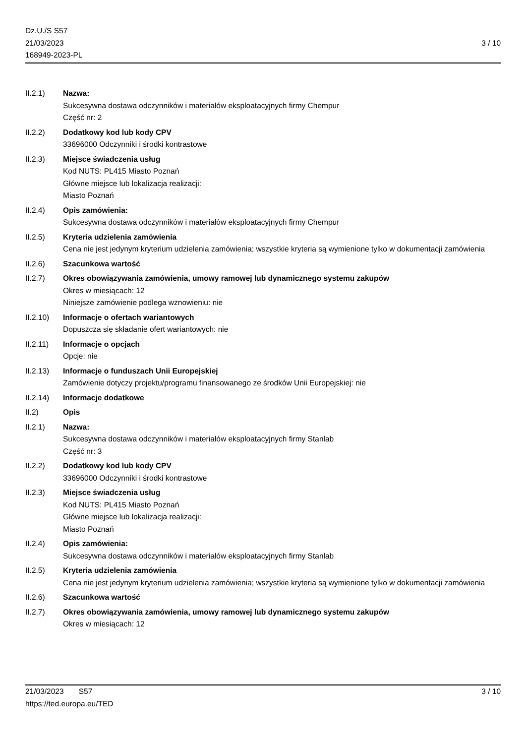Dz.U./S S57
21/03/2023
168949-2023-PL
3 / 10
II.2.1) Nazwa:
Sukcesywna dostawa odczynników i materiałów eksploatacyjnych firmy Chempur
Część nr: 2
II.2.2) Dodatkowy kod lub kody CPV
33696000 Odczynniki i środki kontrastowe
II.2.3) Miejsce świadczenia usług
Kod NUTS: PL415 Miasto Poznań
Główne miejsce lub lokalizacja realizacji:
Miasto Poznań
II.2.4) Opis zamówienia:
Sukcesywna dostawa odczynników i materiałów eksploatacyjnych firmy Chempur
II.2.5) Kryteria udzielenia zamówienia
Cena nie jest jedynym kryterium udzielenia zamówienia; wszystkie kryteria są wymienione tylko w dokumentacji zamówienia
II.2.6) Szacunkowa wartość
II.2.7) Okres obowiązywania zamówienia, umowy ramowej lub dynamicznego systemu zakupów
Okres w miesiącach: 12
Niniejsze zamówienie podlega wznowieniu: nie
II.2.10) Informacje o ofertach wariantowych
Dopuszcza się składanie ofert wariantowych: nie
II.2.11) Informacje o opcjach
Opcje: nie
II.2.13) Informacje o funduszach Unii Europejskiej
Zamówienie dotyczy projektu/programu finansowanego ze środków Unii Europejskiej: nie
II.2.14) Informacje dodatkowe
II.2) Opis
II.2.1) Nazwa:
Sukcesywna dostawa odczynników i materiałów eksploatacyjnych firmy Stanlab
Część nr: 3
II.2.2) Dodatkowy kod lub kody CPV
33696000 Odczynniki i środki kontrastowe
II.2.3) Miejsce świadczenia usług
Kod NUTS: PL415 Miasto Poznań
Główne miejsce lub lokalizacja realizacji:
Miasto Poznań
II.2.4) Opis zamówienia:
Sukcesywna dostawa odczynników i materiałów eksploatacyjnych firmy Stanlab
II.2.5) Kryteria udzielenia zamówienia
Cena nie jest jedynym kryterium udzielenia zamówienia; wszystkie kryteria są wymienione tylko w dokumentacji zamówienia
II.2.6) Szacunkowa wartość
II.2.7) Okres obowiązywania zamówienia, umowy ramowej lub dynamicznego systemu zakupów
Okres w miesiącach: 12
21/03/2023 S57
https://ted.europa.eu/TED
3 / 10